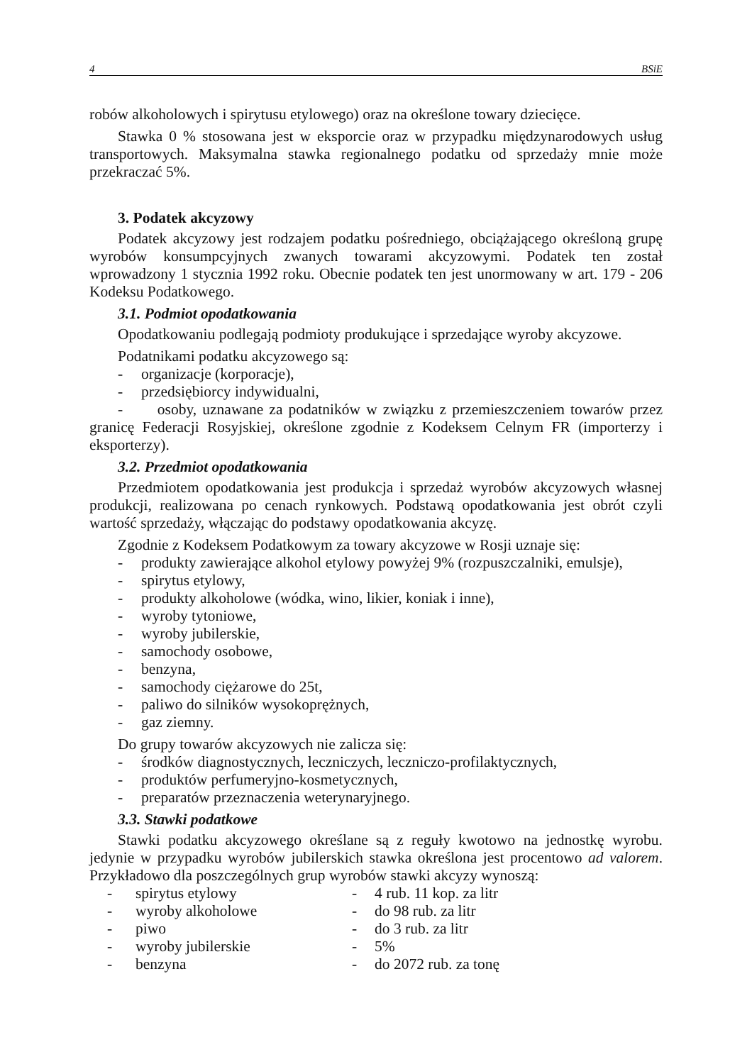4 BSiE
robów alkoholowych i spirytusu etylowego) oraz na określone towary dziecięce.
Stawka 0 % stosowana jest w eksporcie oraz w przypadku międzynarodowych usług transportowych. Maksymalna stawka regionalnego podatku od sprzedaży mnie może przekraczać 5%.
3. Podatek akcyzowy
Podatek akcyzowy jest rodzajem podatku pośredniego, obciążającego określoną grupę wyrobów konsumpcyjnych zwanych towarami akcyzowymi. Podatek ten został wprowadzony 1 stycznia 1992 roku. Obecnie podatek ten jest unormowany w art. 179 - 206 Kodeksu Podatkowego.
3.1. Podmiot opodatkowania
Opodatkowaniu podlegają podmioty produkujące i sprzedające wyroby akcyzowe.
Podatnikami podatku akcyzowego są:
- organizacje (korporacje),
- przedsiębiorcy indywidualni,
- osoby, uznawane za podatników w związku z przemieszczeniem towarów przez granicę Federacji Rosyjskiej, określone zgodnie z Kodeksem Celnym FR (importerzy i eksporterzy).
3.2. Przedmiot opodatkowania
Przedmiotem opodatkowania jest produkcja i sprzedaż wyrobów akcyzowych własnej produkcji, realizowana po cenach rynkowych. Podstawą opodatkowania jest obrót czyli wartość sprzedaży, włączając do podstawy opodatkowania akcyzę.
Zgodnie z Kodeksem Podatkowym za towary akcyzowe w Rosji uznaje się:
- produkty zawierające alkohol etylowy powyżej 9% (rozpuszczalniki, emulsje),
- spirytus etylowy,
- produkty alkoholowe (wódka, wino, likier, koniak i inne),
- wyroby tytoniowe,
- wyroby jubilerskie,
- samochody osobowe,
- benzyna,
- samochody ciężarowe do 25t,
- paliwo do silników wysokoprężnych,
- gaz ziemny.
Do grupy towarów akcyzowych nie zalicza się:
- środków diagnostycznych, leczniczych, leczniczo-profilaktycznych,
- produktów perfumeryjno-kosmetycznych,
- preparatów przeznaczenia weterynaryjnego.
3.3. Stawki podatkowe
Stawki podatku akcyzowego określane są z reguły kwotowo na jednostkę wyrobu. jedynie w przypadku wyrobów jubilerskich stawka określona jest procentowo ad valorem. Przykładowo dla poszczególnych grup wyrobów stawki akcyzy wynoszą:
| - | spirytus etylowy | - | 4 rub. 11 kop. za litr |
| - | wyroby alkoholowe | - | do 98 rub. za litr |
| - | piwo | - | do 3 rub. za litr |
| - | wyroby jubilerskie | - | 5% |
| - | benzyna | - | do 2072 rub. za tonę |